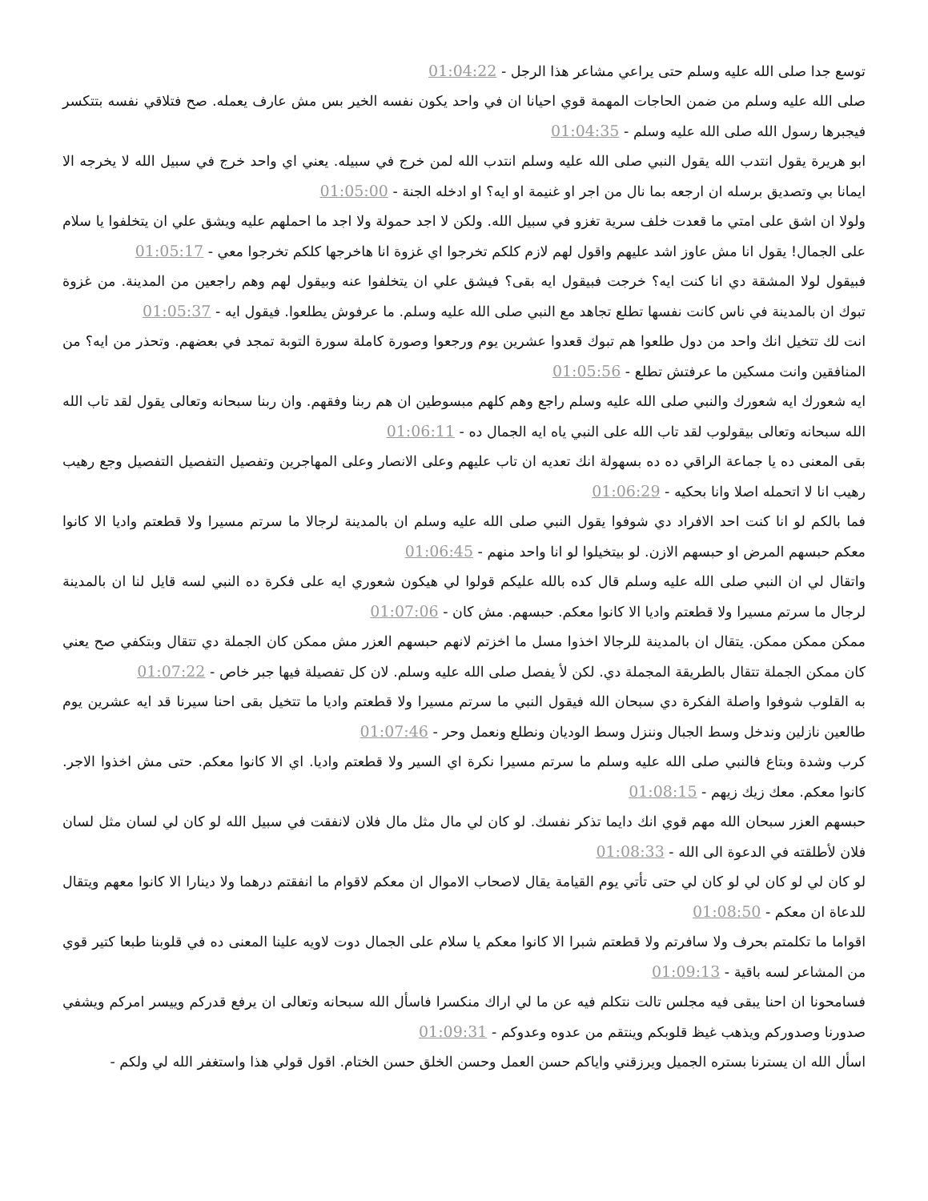توسع جدا صلى الله عليه وسلم حتى يراعي مشاعر هذا الرجل - 01:04:22
صلى الله عليه وسلم من ضمن الحاجات المهمة قوي احيانا ان في واحد يكون نفسه الخير بس مش عارف يعمله. صح فتلاقي نفسه بتتكسر فيجبرها رسول الله صلى الله عليه وسلم - 01:04:35
ابو هريرة يقول انتدب الله يقول النبي صلى الله عليه وسلم انتدب الله لمن خرج في سبيله. يعني اي واحد خرج في سبيل الله لا يخرجه الا ايمانا بي وتصديق برسله ان ارجعه بما نال من اجر او غنيمة او ايه؟ او ادخله الجنة - 01:05:00
ولولا ان اشق على امتي ما قعدت خلف سرية تغزو في سبيل الله. ولكن لا اجد حمولة ولا اجد ما احملهم عليه ويشق علي ان يتخلفوا يا سلام على الجمال! يقول انا مش عاوز اشد عليهم واقول لهم لازم كلكم تخرجوا اي غزوة انا هاخرجها كلكم تخرجوا معي - 01:05:17
فبيقول لولا المشقة دي انا كنت ايه؟ خرجت فبيقول ايه بقى؟ فيشق علي ان يتخلفوا عنه وبيقول لهم وهم راجعين من المدينة. من غزوة تبوك ان بالمدينة في ناس كانت نفسها تطلع تجاهد مع النبي صلى الله عليه وسلم. ما عرفوش يطلعوا. فيقول ايه - 01:05:37
انت لك تتخيل انك واحد من دول طلعوا هم تبوك قعدوا عشرين يوم ورجعوا وصورة كاملة سورة التوبة تمجد في بعضهم. وتحذر من ايه؟ من المنافقين وانت مسكين ما عرفتش تطلع - 01:05:56
ايه شعورك ايه شعورك والنبي صلى الله عليه وسلم راجع وهم كلهم مبسوطين ان هم ربنا وفقهم. وان ربنا سبحانه وتعالى يقول لقد تاب الله الله سبحانه وتعالى بيقولوب لقد تاب الله على النبي ياه ايه الجمال ده - 01:06:11
بقى المعنى ده يا جماعة الراقي ده ده بسهولة انك تعديه ان تاب عليهم وعلى الانصار وعلى المهاجرين وتفصيل التفصيل التفصيل وجع رهيب رهيب انا لا اتحمله اصلا وانا بحكيه - 01:06:29
فما بالكم لو انا كنت احد الافراد دي شوفوا يقول النبي صلى الله عليه وسلم ان بالمدينة لرجالا ما سرتم مسيرا ولا قطعتم واديا الا كانوا معكم حبسهم المرض او حبسهم الازن. لو بيتخيلوا لو انا واحد منهم - 01:06:45
واتقال لي ان النبي صلى الله عليه وسلم قال كده بالله عليكم قولوا لي هيكون شعوري ايه على فكرة ده النبي لسه قايل لنا ان بالمدينة لرجال ما سرتم مسيرا ولا قطعتم واديا الا كانوا معكم. حبسهم. مش كان - 01:07:06
ممكن ممكن ممكن. يتقال ان بالمدينة للرجالا اخذوا مسل ما اخزتم لانهم حبسهم العزر مش ممكن كان الجملة دي تتقال وبتكفي صح يعني كان ممكن الجملة تتقال بالطريقة المجملة دي. لكن لأ يفصل صلى الله عليه وسلم. لان كل تفصيلة فيها جبر خاص - 01:07:22
به القلوب شوفوا واصلة الفكرة دي سبحان الله فيقول النبي ما سرتم مسيرا ولا قطعتم واديا ما تتخيل بقى احنا سيرنا قد ايه عشرين يوم طالعين نازلين وندخل وسط الجبال وننزل وسط الوديان ونطلع ونعمل وحر - 01:07:46
كرب وشدة وبتاع فالنبي صلى الله عليه وسلم ما سرتم مسيرا نكرة اي السير ولا قطعتم واديا. اي الا كانوا معكم. حتى مش اخذوا الاجر. كانوا معكم. معك زيك زيهم - 01:08:15
حبسهم العزر سبحان الله مهم قوي انك دايما تذكر نفسك. لو كان لي مال مثل مال فلان لانفقت في سبيل الله لو كان لي لسان مثل لسان فلان لأطلقته في الدعوة الى الله - 01:08:33
لو كان لي لو كان لي لو كان لي حتى تأتي يوم القيامة يقال لاصحاب الاموال ان معكم لاقوام ما انفقتم درهما ولا دينارا الا كانوا معهم ويتقال للدعاة ان معكم - 01:08:50
اقواما ما تكلمتم بحرف ولا سافرتم ولا قطعتم شبرا الا كانوا معكم يا سلام على الجمال دوت لاويه علينا المعنى ده في قلوبنا طبعا كتير قوي من المشاعر لسه باقية - 01:09:13
فسامحونا ان احنا يبقى فيه مجلس تالت نتكلم فيه عن ما لي اراك منكسرا فاسأل الله سبحانه وتعالى ان يرفع قدركم وييسر امركم ويشفي صدورنا وصدوركم ويذهب غيظ قلوبكم وينتقم من عدوه وعدوكم - 01:09:31
اسأل الله ان يسترنا بستره الجميل ويرزقني واياكم حسن العمل وحسن الخلق حسن الختام. اقول قولي هذا واستغفر الله لي ولكم -